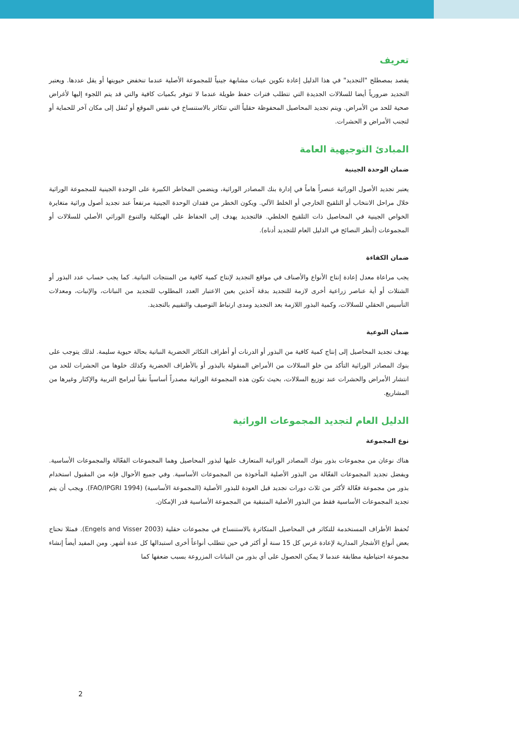تعريف
يقصد بمصطلح "التجديد" في هذا الدليل إعادة تكوين عينات مشابهة جينياً للمجموعة الأصلية عندما تنخفض حيويتها أو يقل عددها. ويعتبر التجديد ضرورياً أيضا للسلالات الجديدة التي تتطلب فترات حفظ طويلة عندما لا تتوفر بكميات كافية والتي قد يتم اللجوء إليها لأغراض صحية للحد من الأمراض. ويتم تجديد المحاصيل المحفوظة حقلياً التي تتكاثر بالاستنساخ في نفس الموقع أو تُنقل إلى مكان آخر للحماية أو لتجنب الأمراض و الحشرات.
المبادئ التوجيهية العامة
ضمان الوحدة الجينية
يعتبر تجديد الأصول الوراثية عنصراً هاماً في إدارة بنك المصادر الوراثية، ويتضمن المخاطر الكبيرة على الوحدة الجينية للمجموعة الوراثية خلال مراحل الانتخاب أو التلقيح الخارجي أو الخلط الآلي. ويكون الخطر من فقدان الوحدة الجينية مرتفعاً عند تجديد أصول وراثية متغايرة الخواص الجينية في المحاصيل ذات التلقيح الخلطي. فالتجديد يهدف إلى الحفاظ على الهيكلية والتنوع الوراثي الأصلي للسلالات أو المجموعات (أنظر النصائح في الدليل العام للتجديد أدناه).
ضمان الكفاءة
يجب مراعاة معدل إعادة إنتاج الأنواع والأصناف في مواقع التجديد لإنتاج كمية كافية من المنتجات النباتية. كما يجب حساب عدد البذور أو الشتلات أو أية عناصر زراعية أخرى لازمة للتجديد بدقة آخذين بعين الاعتبار العدد المطلوب للتجديد من النباتات، والإنبات، ومعدلات التأسيس الحقلي للسلالات، وكمية البذور اللازمة بعد التجديد ومدى ارتباط التوصيف والتقييم بالتجديد.
ضمان النوعية
يهدف تجديد المحاصيل إلى إنتاج كمية كافية من البذور أو الدرنات أو أطراف التكاثر الخضرية النباتية بحالة حيوية سليمة. لذلك يتوجب على بنوك المصادر الوراثية التأكد من خلو السلالات من الأمراض المنقولة بالبذور أو بالأطراف الخضرية وكذلك خلوها من الحشرات للحد من انتشار الأمراض والحشرات عند توزيع السلالات، بحيث تكون هذه المجموعة الوراثية مصدراً أساسياً نقياً لبرامج التربية والإكثار وغيرها من المشاريع.
الدليل العام لتجديد المجموعات الوراثية
نوع المجموعة
هناك نوعان من مجموعات بذور بنوك المصادر الوراثية المتعارف عليها لبذور المحاصيل وهما المجموعات الفعّالة والمجموعات الأساسية. ويفضل تجديد المجموعات الفعّالة من البذور الأصلية المأخوذة من المجموعات الأساسية. وفي جميع الأحوال فإنه من المقبول استخدام بذور من مجموعة فعّالة لأكثر من ثلاث دورات تجديد قبل العودة للبذور الأصلية (المجموعة الأساسية) (FAO/IPGRI 1994). ويجب أن يتم تجديد المجموعات الأساسية فقط من البذور الأصلية المتبقية من المجموعة الأساسية قدر الإمكان.
تُحفظ الأطراف المستخدمة للتكاثر في المحاصيل المتكاثرة بالاستنساخ في مجموعات حقلية (Engels and Visser 2003). فمثلا تحتاج بعض أنواع الأشجار المدارية لإعادة غرس كل 15 سنة أو أكثر في حين تتطلب أنواعاً أخرى استبدالها كل عدة أشهر. ومن المفيد أيضاً إنشاء مجموعة احتياطية مطابقة عندما لا يمكن الحصول على أي بذور من النباتات المزروعة بسبب ضعفها كما
2